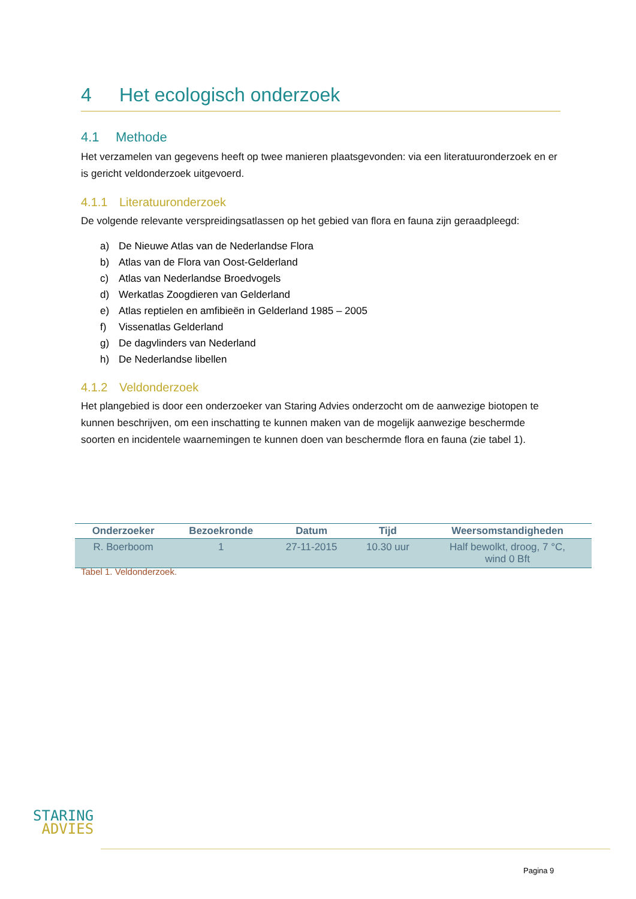4 Het ecologisch onderzoek
4.1 Methode
Het verzamelen van gegevens heeft op twee manieren plaatsgevonden: via een literatuuronderzoek en er is gericht veldonderzoek uitgevoerd.
4.1.1 Literatuuronderzoek
De volgende relevante verspreidingsatlassen op het gebied van flora en fauna zijn geraadpleegd:
a) De Nieuwe Atlas van de Nederlandse Flora
b) Atlas van de Flora van Oost-Gelderland
c) Atlas van Nederlandse Broedvogels
d) Werkatlas Zoogdieren van Gelderland
e) Atlas reptielen en amfibieën in Gelderland 1985 – 2005
f) Vissenatlas Gelderland
g) De dagvlinders van Nederland
h) De Nederlandse libellen
4.1.2 Veldonderzoek
Het plangebied is door een onderzoeker van Staring Advies onderzocht om de aanwezige biotopen te kunnen beschrijven, om een inschatting te kunnen maken van de mogelijk aanwezige beschermde soorten en incidentele waarnemingen te kunnen doen van beschermde flora en fauna (zie tabel 1).
| Onderzoeker | Bezoekronde | Datum | Tijd | Weersomstandigheden |
| --- | --- | --- | --- | --- |
| R. Boerboom | 1 | 27-11-2015 | 10.30 uur | Half bewolkt, droog, 7 °C, wind 0 Bft |
Tabel 1. Veldonderzoek.
STARING
ADVIES
Pagina 9